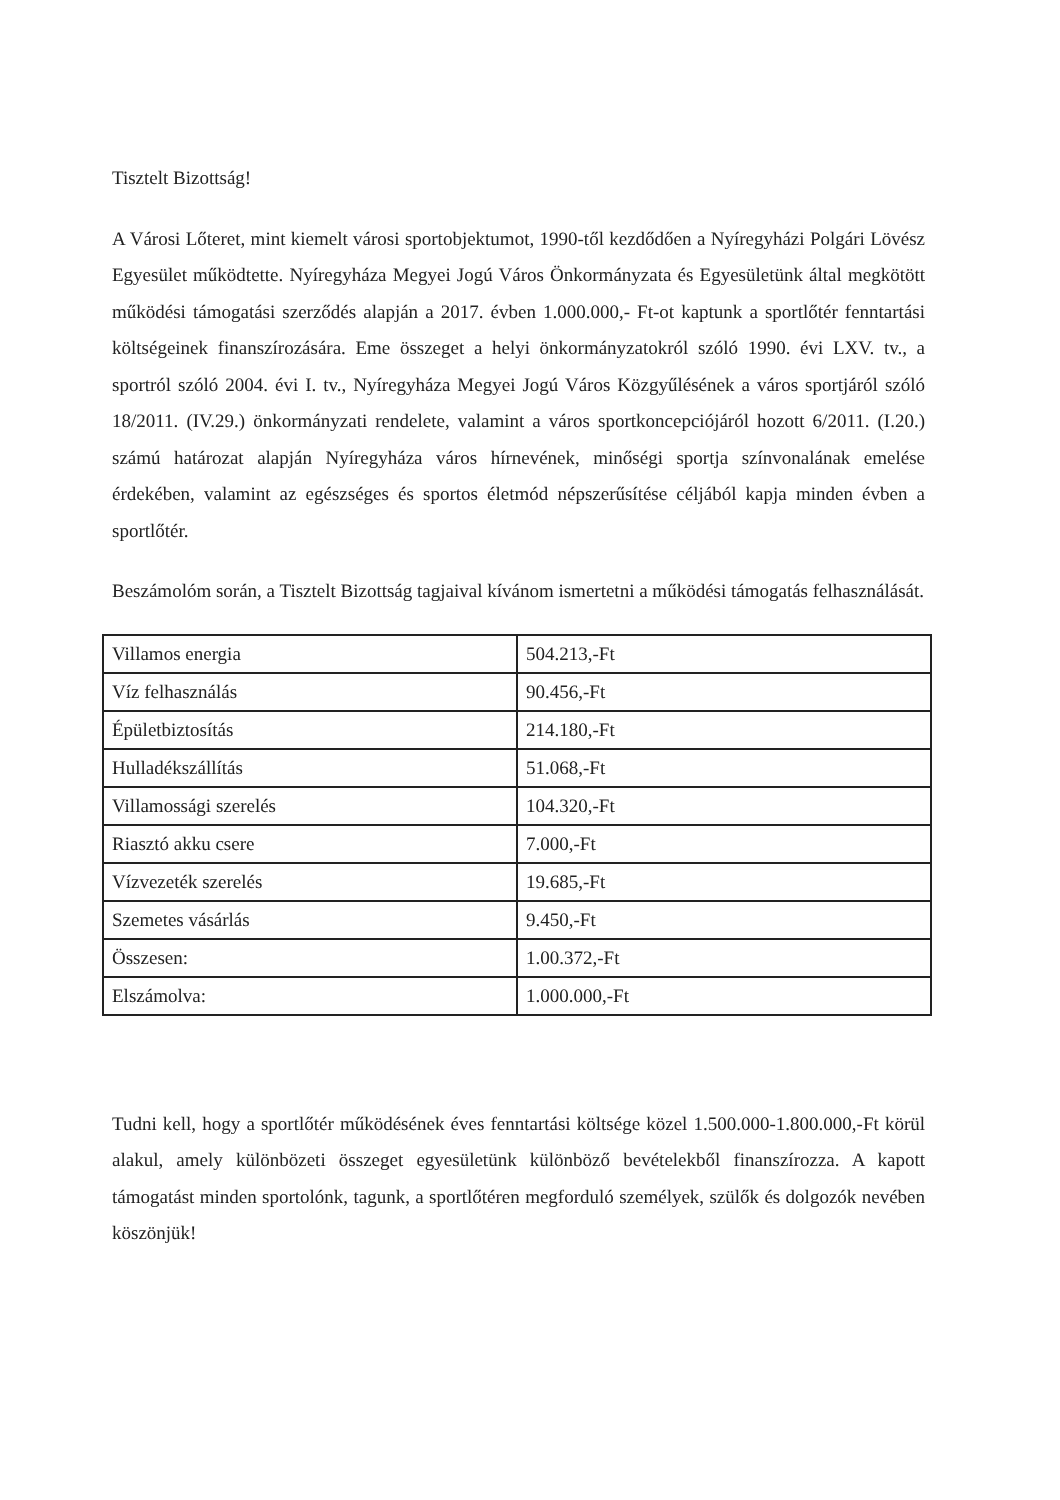Tisztelt Bizottság!
A Városi Lőteret, mint kiemelt városi sportobjektumot, 1990-től kezdődően a Nyíregyházi Polgári Lövész Egyesület működtette. Nyíregyháza Megyei Jogú Város Önkormányzata és Egyesületünk által megkötött működési támogatási szerződés alapján a 2017. évben 1.000.000,- Ft-ot kaptunk a sportlőtér fenntartási költségeinek finanszírozására. Eme összeget a helyi önkormányzatokról szóló 1990. évi LXV. tv., a sportról szóló 2004. évi I. tv., Nyíregyháza Megyei Jogú Város Közgyűlésének a város sportjáról szóló 18/2011. (IV.29.) önkormányzati rendelete, valamint a város sportkoncepciójáról hozott 6/2011. (I.20.) számú határozat alapján Nyíregyháza város hírnevének, minőségi sportja színvonalának emelése érdekében, valamint az egészséges és sportos életmód népszerűsítése céljából kapja minden évben a sportlőtér.
Beszámolóm során, a Tisztelt Bizottság tagjaival kívánom ismertetni a működési támogatás felhasználását.
| Villamos energia | 504.213,-Ft |
| Víz felhasználás | 90.456,-Ft |
| Épületbiztosítás | 214.180,-Ft |
| Hulladékszállítás | 51.068,-Ft |
| Villamossági szerelés | 104.320,-Ft |
| Riasztó akku csere | 7.000,-Ft |
| Vízvezeték szerelés | 19.685,-Ft |
| Szemetes vásárlás | 9.450,-Ft |
| Összesen: | 1.00.372,-Ft |
| Elszámolva: | 1.000.000,-Ft |
Tudni kell, hogy a sportlőtér működésének éves fenntartási költsége közel 1.500.000-1.800.000,-Ft körül alakul, amely különbözeti összeget egyesületünk különböző bevételekből finanszírozza. A kapott támogatást minden sportolónk, tagunk, a sportlőtéren megforduló személyek, szülők és dolgozók nevében köszönjük!